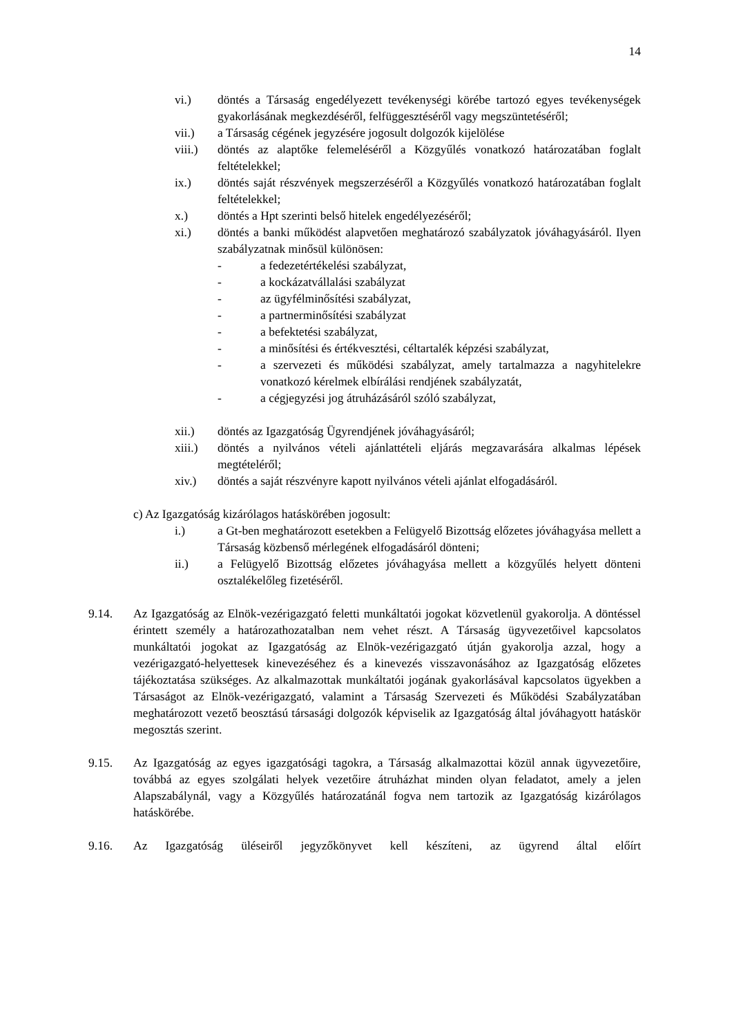14
vi.) döntés a Társaság engedélyezett tevékenységi körébe tartozó egyes tevékenységek gyakorlásának megkezdéséről, felfüggesztéséről vagy megszüntetéséről;
vii.) a Társaság cégének jegyzésére jogosult dolgozók kijelölése
viii.) döntés az alaptőke felemeléséről a Közgyűlés vonatkozó határozatában foglalt feltételekkel;
ix.) döntés saját részvények megszerzéséről a Közgyűlés vonatkozó határozatában foglalt feltételekkel;
x.) döntés a Hpt szerinti belső hitelek engedélyezéséről;
xi.) döntés a banki működést alapvetően meghatározó szabályzatok jóváhagyásáról. Ilyen szabályzatnak minősül különösen:
- a fedezetértékelési szabályzat,
- a kockázatvállalási szabályzat
- az ügyfélminősítési szabályzat,
- a partnerminősítési szabályzat
- a befektetési szabályzat,
- a minősítési és értékvesztési, céltartalék képzési szabályzat,
- a szervezeti és működési szabályzat, amely tartalmazza a nagyhitelekre vonatkozó kérelmek elbírálási rendjének szabályzatát,
- a cégjegyzési jog átruházásáról szóló szabályzat,
xii.) döntés az Igazgatóság Ügyrendjének jóváhagyásáról;
xiii.) döntés a nyilvános vételi ajánlattételi eljárás megzavarására alkalmas lépések megtételéről;
xiv.) döntés a saját részvényre kapott nyilvános vételi ajánlat elfogadásáról.
c) Az Igazgatóság kizárólagos hatáskörében jogosult:
i.) a Gt-ben meghatározott esetekben a Felügyelő Bizottság előzetes jóváhagyása mellett a Társaság közbenső mérlegének elfogadásáról dönteni;
ii.) a Felügyelő Bizottság előzetes jóváhagyása mellett a közgyűlés helyett dönteni osztalékelőleg fizetéséről.
9.14. Az Igazgatóság az Elnök-vezérigazgató feletti munkáltatói jogokat közvetlenül gyakorolja. A döntéssel érintett személy a határozathozatalban nem vehet részt. A Társaság ügyvezetőivel kapcsolatos munkáltatói jogokat az Igazgatóság az Elnök-vezérigazgató útján gyakorolja azzal, hogy a vezérigazgató-helyettesek kinevezéséhez és a kinevezés visszavonásához az Igazgatóság előzetes tájékoztatása szükséges. Az alkalmazottak munkáltatói jogának gyakorlásával kapcsolatos ügyekben a Társaságot az Elnök-vezérigazgató, valamint a Társaság Szervezeti és Működési Szabályzatában meghatározott vezető beosztású társasági dolgozók képviselik az Igazgatóság által jóváhagyott hatáskör megosztás szerint.
9.15. Az Igazgatóság az egyes igazgatósági tagokra, a Társaság alkalmazottai közül annak ügyvezetőire, továbbá az egyes szolgálati helyek vezetőire átruházhat minden olyan feladatot, amely a jelen Alapszabálynál, vagy a Közgyűlés határozatánál fogva nem tartozik az Igazgatóság kizárólagos hatáskörébe.
9.16. Az Igazgatóság üléseiről jegyzőkönyvet kell készíteni, az ügyrend által előírt